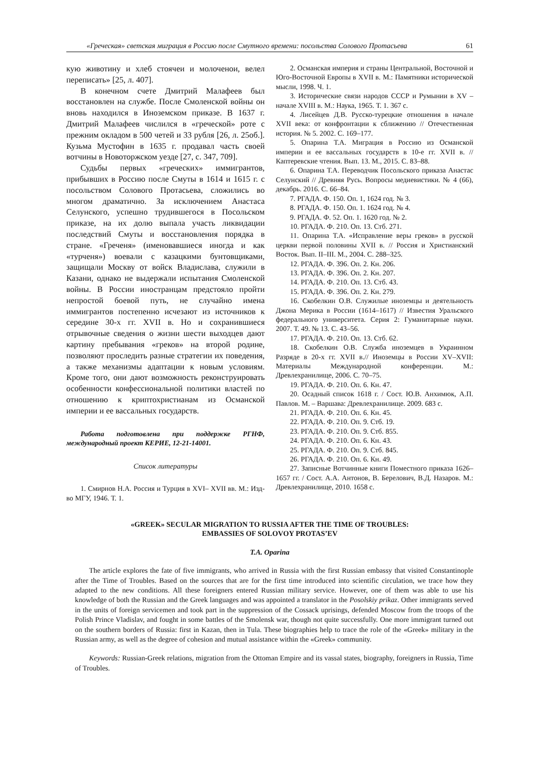«Греческая» светская миграция в Россию после Смутного времени: посольства Солового Протасьева 61
кую животину и хлеб стоячеи и молоченои, велел переписать» [25, л. 407].
В конечном счете Дмитрий Малафеев был восстановлен на службе. После Смоленской войны он вновь находился в Иноземском приказе. В 1637 г. Дмитрий Малафеев числился в «греческой» роте с прежним окладом в 500 четей и 33 рубля [26, л. 25об.]. Кузьма Мустофин в 1635 г. продавал часть своей вотчины в Новоторжском уезде [27, с. 347, 709].
Судьбы первых «греческих» иммигрантов, прибывших в Россию после Смуты в 1614 и 1615 г. с посольством Солового Протасьева, сложились во многом драматично. За исключением Анастаса Селунского, успешно трудившегося в Посольском приказе, на их долю выпала участь ликвидации последствий Смуты и восстановления порядка в стране. «Греченя» (именовавшиеся иногда и как «турченя») воевали с казацкими бунтовщиками, защищали Москву от войск Владислава, служили в Казани, однако не выдержали испытания Смоленской войны. В России иностранцам предстояло пройти непростой боевой путь, не случайно имена иммигрантов постепенно исчезают из источников к середине 30-х гг. XVII в. Но и сохранившиеся отрывочные сведения о жизни шести выходцев дают картину пребывания «греков» на второй родине, позволяют проследить разные стратегии их поведения, а также механизмы адаптации к новым условиям. Кроме того, они дают возможность реконструировать особенности конфессиональной политики властей по отношению к криптохристианам из Османской империи и ее вассальных государств.
Работа подготовлена при поддержке РГНФ, международный проект КЕРИЕ, 12-21-14001.
Список литературы
1. Смирнов Н.А. Россия и Турция в XVI– XVII вв. М.: Изд-во МГУ, 1946. Т. 1.
2. Османская империя и страны Центральной, Восточной и Юго-Восточной Европы в XVII в. М.: Памятники исторической мысли, 1998. Ч. 1.
3. Исторические связи народов СССР и Румынии в XV – начале XVIII в. М.: Наука, 1965. Т. 1. 367 с.
4. Лисейцев Д.В. Русско-турецкие отношения в начале XVII века: от конфронтации к сближению // Отечественная история. № 5. 2002. С. 169–177.
5. Опарина Т.А. Миграция в Россию из Османской империи и ее вассальных государств в 10-е гг. XVII в. // Каптеревские чтения. Вып. 13. М., 2015. С. 83–88.
6. Опарина Т.А. Переводчик Посольского приказа Анастас Селунский // Древняя Русь. Вопросы медиевистики. № 4 (66), декабрь. 2016. С. 66–84.
7. РГАДА. Ф. 150. Оп. 1, 1624 год. № 3.
8. РГАДА. Ф. 150. Оп. 1. 1624 год. № 4.
9. РГАДА. Ф. 52. Оп. 1. 1620 год. № 2.
10. РГАДА. Ф. 210. Оп. 13. Стб. 271.
11. Опарина Т.А. «Исправление веры греков» в русской церкви первой половины XVII в. // Россия и Христианский Восток. Вып. II–III. М., 2004. С. 288–325.
12. РГАДА. Ф. 396. Оп. 2. Кн. 206.
13. РГАДА. Ф. 396. Оп. 2. Кн. 207.
14. РГАДА. Ф. 210. Оп. 13. Стб. 43.
15. РГАДА. Ф. 396. Оп. 2. Кн. 279.
16. Скобелкин О.В. Служилые иноземцы и деятельность Джона Мерика в России (1614–1617) // Известия Уральского федерального университета. Серия 2: Гуманитарные науки. 2007. Т. 49. № 13. С. 43–56.
17. РГАДА. Ф. 210. Оп. 13. Стб. 62.
18. Скобелкин О.В. Служба иноземцев в Украинном Разряде в 20-х гг. XVII в.// Иноземцы в России XV–XVII: Материалы Международной конференции. М.: Древлехранилище, 2006. С. 70–75.
19. РГАДА. Ф. 210. Оп. 6. Кн. 47.
20. Осадный список 1618 г. / Сост. Ю.В. Анхимюк, А.П. Павлов. М. – Варшава: Древлехранилище. 2009. 683 с.
21. РГАДА. Ф. 210. Оп. 6. Кн. 45.
22. РГАДА. Ф. 210. Оп. 9. Стб. 19.
23. РГАДА. Ф. 210. Оп. 9. Стб. 855.
24. РГАДА. Ф. 210. Оп. 6. Кн. 43.
25. РГАДА. Ф. 210. Оп. 9. Стб. 845.
26. РГАДА. Ф. 210. Оп. 6. Кн. 49.
27. Записные Вотчинные книги Поместного приказа 1626–1657 гг. / Сост. А.А. Антонов, В. Берелович, В.Д. Назаров. М.: Древлехранилище, 2010. 1658 с.
«GREEK» SECULAR MIGRATION TO RUSSIA AFTER THE TIME OF TROUBLES:
EMBASSIES OF SOLOVOY PROTAS’EV
T.A. Oparina
The article explores the fate of five immigrants, who arrived in Russia with the first Russian embassy that visited Constantinople after the Time of Troubles. Based on the sources that are for the first time introduced into scientific circulation, we trace how they adapted to the new conditions. All these foreigners entered Russian military service. However, one of them was able to use his knowledge of both the Russian and the Greek languages and was appointed a translator in the Posolskiy prikaz. Other immigrants served in the units of foreign servicemen and took part in the suppression of the Cossack uprisings, defended Moscow from the troops of the Polish Prince Vladislav, and fought in some battles of the Smolensk war, though not quite successfully. One more immigrant turned out on the southern borders of Russia: first in Kazan, then in Tula. These biographies help to trace the role of the «Greek» military in the Russian army, as well as the degree of cohesion and mutual assistance within the «Greek» community.
Keywords: Russian-Greek relations, migration from the Ottoman Empire and its vassal states, biography, foreigners in Russia, Time of Troubles.